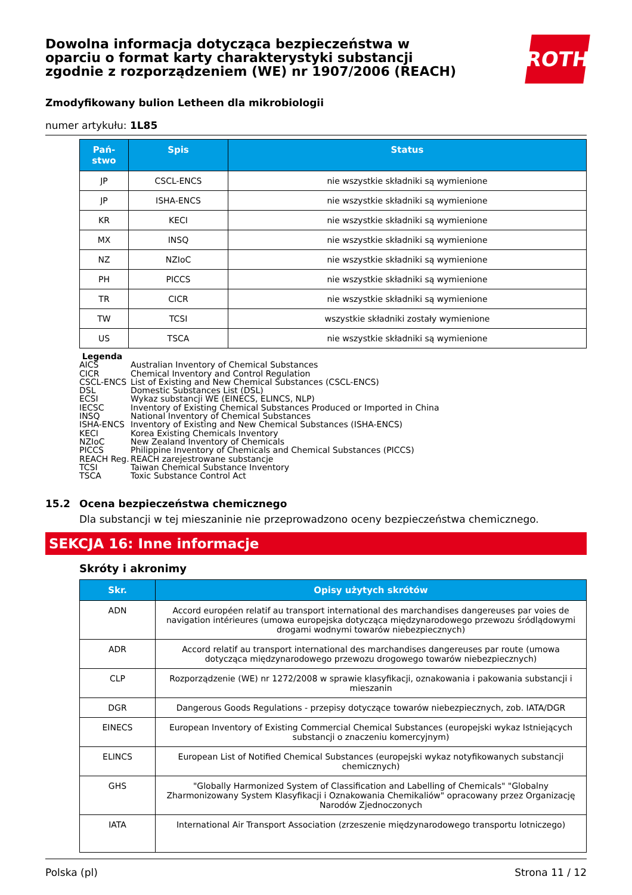Dowolna informacja dotycząca bezpieczeństwa w oparciu o format karty charakterystyki substancji zgodnie z rozporządzeniem (WE) nr 1907/2006 (REACH)
ROTH
Zmodyfikowany bulion Letheen dla mikrobiologii
numer artykułu: 1L85
| Pań- stwo | Spis | Status |
| --- | --- | --- |
| JP | CSCL-ENCS | nie wszystkie składniki są wymienione |
| JP | ISHA-ENCS | nie wszystkie składniki są wymienione |
| KR | KECI | nie wszystkie składniki są wymienione |
| MX | INSQ | nie wszystkie składniki są wymienione |
| NZ | NZIoC | nie wszystkie składniki są wymienione |
| PH | PICCS | nie wszystkie składniki są wymienione |
| TR | CICR | nie wszystkie składniki są wymienione |
| TW | TCSI | wszystkie składniki zostały wymienione |
| US | TSCA | nie wszystkie składniki są wymienione |
Legenda
AICS Australian Inventory of Chemical Substances
CICR Chemical Inventory and Control Regulation
CSCL-ENCS List of Existing and New Chemical Substances (CSCL-ENCS)
DSL Domestic Substances List (DSL)
ECSI Wykaz substancji WE (EINECS, ELINCS, NLP)
IECSC Inventory of Existing Chemical Substances Produced or Imported in China
INSQ National Inventory of Chemical Substances
ISHA-ENCS Inventory of Existing and New Chemical Substances (ISHA-ENCS)
KECI Korea Existing Chemicals Inventory
NZIoC New Zealand Inventory of Chemicals
PICCS Philippine Inventory of Chemicals and Chemical Substances (PICCS)
REACH Reg. REACH zarejestrowane substancje
TCSI Taiwan Chemical Substance Inventory
TSCA Toxic Substance Control Act
15.2 Ocena bezpieczeństwa chemicznego
Dla substancji w tej mieszaninie nie przeprowadzono oceny bezpieczeństwa chemicznego.
SEKCJA 16: Inne informacje
Skróty i akronimy
| Skr. | Opisy użytych skrótów |
| --- | --- |
| ADN | Accord européen relatif au transport international des marchandises dangereuses par voies de navigation intérieures (umowa europejska dotycząca międzynarodowego przewozu śródlądowymi drogami wodnymi towarów niebezpiecznych) |
| ADR | Accord relatif au transport international des marchandises dangereuses par route (umowa dotycząca międzynarodowego przewozu drogowego towarów niebezpiecznych) |
| CLP | Rozporządzenie (WE) nr 1272/2008 w sprawie klasyfikacji, oznakowania i pakowania substancji i mieszanin |
| DGR | Dangerous Goods Regulations - przepisy dotyczące towarów niebezpiecznych, zob. IATA/DGR |
| EINECS | European Inventory of Existing Commercial Chemical Substances (europejski wykaz Istniejących substancji o znaczeniu komercyjnym) |
| ELINCS | European List of Notified Chemical Substances (europejski wykaz notyfikowanych substancji chemicznych) |
| GHS | "Globally Harmonized System of Classification and Labelling of Chemicals" "Globalny Zharmonizowany System Klasyfikacji i Oznakowania Chemikaliów" opracowany przez Organizację Narodów Zjednoczonych |
| IATA | International Air Transport Association (zrzeszenie międzynarodowego transportu lotniczego) |
Polska (pl) Strona 11 / 12